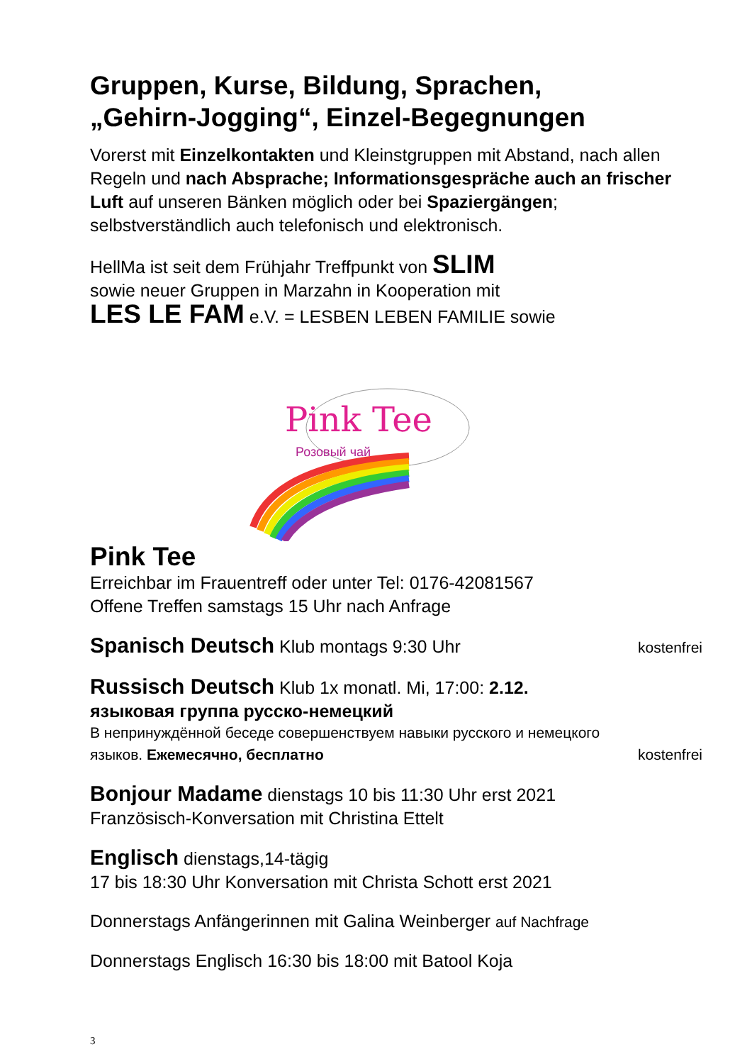Gruppen, Kurse, Bildung, Sprachen,
„Gehirn-Jogging“, Einzel-Begegnungen
Vorerst mit Einzelkontakten und Kleinstgruppen mit Abstand, nach allen Regeln und nach Absprache; Informationsgespräche auch an frischer Luft auf unseren Bänken möglich oder bei Spaziergängen; selbstverständlich auch telefonisch und elektronisch.
HellMa ist seit dem Frühjahr Treffpunkt von SLIM
sowie neuer Gruppen in Marzahn in Kooperation mit
LES LE FAM e.V. = LESBEN LEBEN FAMILIE sowie
Pink Tee
Розовый чай
Pink Tee
Erreichbar im Frauentreff oder unter Tel: 0176-42081567
Offene Treffen samstags 15 Uhr nach Anfrage
Spanisch Deutsch Klub montags 9:30 Uhr
kostenfrei
Russisch Deutsch Klub 1x monatl. Mi, 17:00: 2.12.
языковая группа русско-немецкий
В непринуждённой беседе совершенствуем навыки русского и немецкого
языков. Ежемесячно, бесплатно
kostenfrei
Bonjour Madame dienstags 10 bis 11:30 Uhr erst 2021
Französisch-Konversation mit Christina Ettelt
Englisch dienstags,14-tägig
17 bis 18:30 Uhr Konversation mit Christa Schott erst 2021
Donnerstags Anfängerinnen mit Galina Weinberger auf Nachfrage
Donnerstags Englisch 16:30 bis 18:00 mit Batool Koja
3